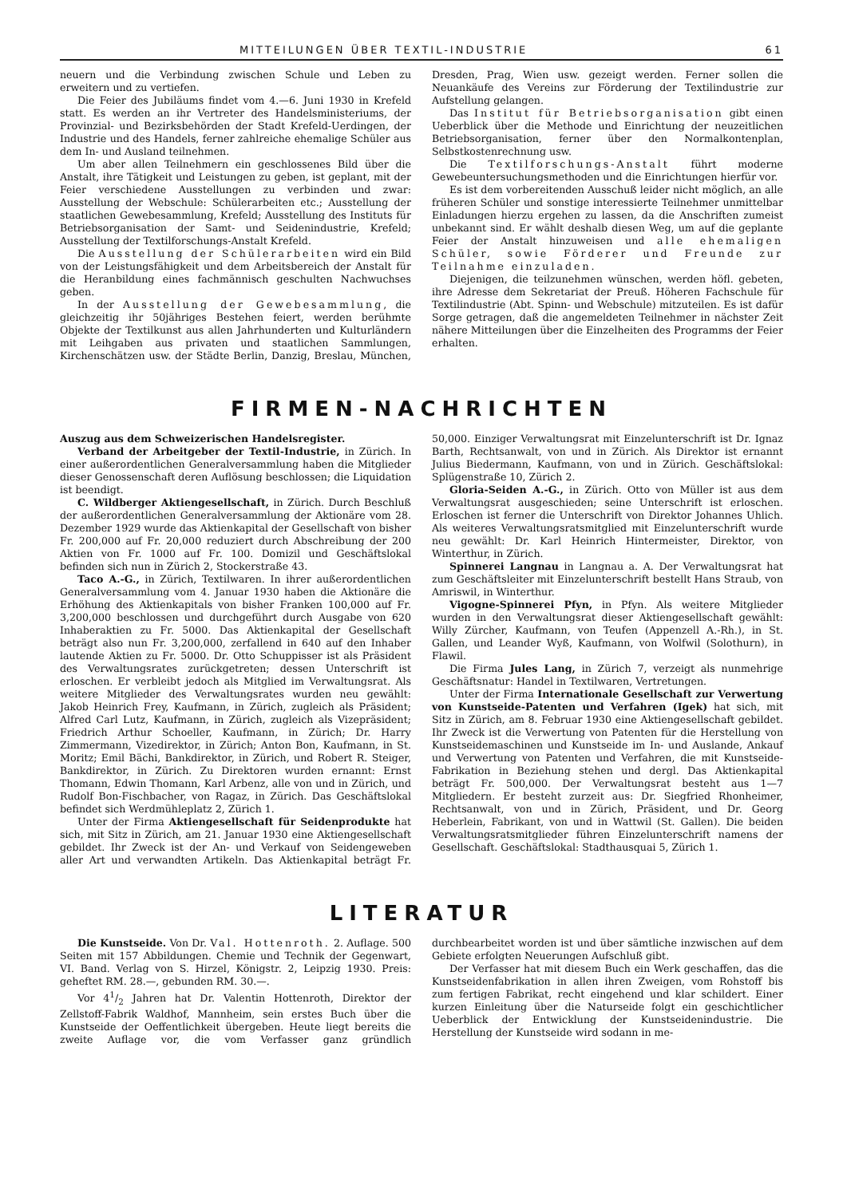MITTEILUNGEN ÜBER TEXTIL-INDUSTRIE 61
neuern und die Verbindung zwischen Schule und Leben zu erweitern und zu vertiefen.
Die Feier des Jubiläums findet vom 4.—6. Juni 1930 in Krefeld statt. Es werden an ihr Vertreter des Handelsministeriums, der Provinzial- und Bezirksbehörden der Stadt Krefeld-Uerdingen, der Industrie und des Handels, ferner zahlreiche ehemalige Schüler aus dem In- und Ausland teilnehmen.
Um aber allen Teilnehmern ein geschlossenes Bild über die Anstalt, ihre Tätigkeit und Leistungen zu geben, ist geplant, mit der Feier verschiedene Ausstellungen zu verbinden und zwar: Ausstellung der Webschule: Schülerarbeiten etc.; Ausstellung der staatlichen Gewebesammlung, Krefeld; Ausstellung des Instituts für Betriebsorganisation der Samt- und Seidenindustrie, Krefeld; Ausstellung der Textilforschungs-Anstalt Krefeld.
Die Ausstellung der Schülerarbeiten wird ein Bild von der Leistungsfähigkeit und dem Arbeitsbereich der Anstalt für die Heranbildung eines fachmännisch geschulten Nachwuchses geben.
In der Ausstellung der Gewebesammlung, die gleichzeitig ihr 50jähriges Bestehen feiert, werden berühmte Objekte der Textilkunst aus allen Jahrhunderten und Kulturländern mit Leihgaben aus privaten und staatlichen Sammlungen, Kirchenschätzen usw. der Städte Berlin, Danzig, Breslau, München, Dresden, Prag, Wien usw. gezeigt werden. Ferner sollen die Neuankäufe des Vereins zur Förderung der Textilindustrie zur Aufstellung gelangen.
Das Institut für Betriebsorganisation gibt einen Ueberblick über die Methode und Einrichtung der neuzeitlichen Betriebsorganisation, ferner über den Normalkontenplan, Selbstkostenrechnung usw.
Die Textilforschungs-Anstalt führt moderne Gewebeuntersuchungsmethoden und die Einrichtungen hierfür vor.
Es ist dem vorbereitenden Ausschuß leider nicht möglich, an alle früheren Schüler und sonstige interessierte Teilnehmer unmittelbar Einladungen hierzu ergehen zu lassen, da die Anschriften zumeist unbekannt sind. Er wählt deshalb diesen Weg, um auf die geplante Feier der Anstalt hinzuweisen und alle ehemaligen Schüler, sowie Förderer und Freunde zur Teilnahme einzuladen.
Diejenigen, die teilzunehmen wünschen, werden höfl. gebeten, ihre Adresse dem Sekretariat der Preuß. Höheren Fachschule für Textilindustrie (Abt. Spinn- und Webschule) mitzuteilen. Es ist dafür Sorge getragen, daß die angemeldeten Teilnehmer in nächster Zeit nähere Mitteilungen über die Einzelheiten des Programms der Feier erhalten.
FIRMEN-NACHRICHTEN
Auszug aus dem Schweizerischen Handelsregister.
Verband der Arbeitgeber der Textil-Industrie, in Zürich. In einer außerordentlichen Generalversammlung haben die Mitglieder dieser Genossenschaft deren Auflösung beschlossen; die Liquidation ist beendigt.
C. Wildberger Aktiengesellschaft, in Zürich. Durch Beschluß der außerordentlichen Generalversammlung der Aktionäre vom 28. Dezember 1929 wurde das Aktienkapital der Gesellschaft von bisher Fr. 200,000 auf Fr. 20,000 reduziert durch Abschreibung der 200 Aktien von Fr. 1000 auf Fr. 100. Domizil und Geschäftslokal befinden sich nun in Zürich 2, Stockerstraße 43.
Taco A.-G., in Zürich, Textilwaren. In ihrer außerordentlichen Generalversammlung vom 4. Januar 1930 haben die Aktionäre die Erhöhung des Aktienkapitals von bisher Franken 100,000 auf Fr. 3,200,000 beschlossen und durchgeführt durch Ausgabe von 620 Inhaberaktien zu Fr. 5000. Das Aktienkapital der Gesellschaft beträgt also nun Fr. 3,200,000, zerfallend in 640 auf den Inhaber lautende Aktien zu Fr. 5000. Dr. Otto Schuppisser ist als Präsident des Verwaltungsrates zurückgetreten; dessen Unterschrift ist erloschen. Er verbleibt jedoch als Mitglied im Verwaltungsrat. Als weitere Mitglieder des Verwaltungsrates wurden neu gewählt: Jakob Heinrich Frey, Kaufmann, in Zürich, zugleich als Präsident; Alfred Carl Lutz, Kaufmann, in Zürich, zugleich als Vizepräsident; Friedrich Arthur Schoeller, Kaufmann, in Zürich; Dr. Harry Zimmermann, Vizedirektor, in Zürich; Anton Bon, Kaufmann, in St. Moritz; Emil Bächi, Bankdirektor, in Zürich, und Robert R. Steiger, Bankdirektor, in Zürich. Zu Direktoren wurden ernannt: Ernst Thomann, Edwin Thomann, Karl Arbenz, alle von und in Zürich, und Rudolf Bon-Fischbacher, von Ragaz, in Zürich. Das Geschäftslokal befindet sich Werdmühleplatz 2, Zürich 1.
Unter der Firma Aktiengesellschaft für Seidenprodukte hat sich, mit Sitz in Zürich, am 21. Januar 1930 eine Aktiengesellschaft gebildet. Ihr Zweck ist der An- und Verkauf von Seidengeweben aller Art und verwandten Artikeln. Das Aktienkapital beträgt Fr. 50,000. Einziger Verwaltungsrat mit Einzelunterschrift ist Dr. Ignaz Barth, Rechtsanwalt, von und in Zürich. Als Direktor ist ernannt Julius Biedermann, Kaufmann, von und in Zürich. Geschäftslokal: Splügenstraße 10, Zürich 2.
Gloria-Seiden A.-G., in Zürich. Otto von Müller ist aus dem Verwaltungsrat ausgeschieden; seine Unterschrift ist erloschen. Erloschen ist ferner die Unterschrift von Direktor Johannes Uhlich. Als weiteres Verwaltungsratsmitglied mit Einzelunterschrift wurde neu gewählt: Dr. Karl Heinrich Hintermeister, Direktor, von Winterthur, in Zürich.
Spinnerei Langnau in Langnau a. A. Der Verwaltungsrat hat zum Geschäftsleiter mit Einzelunterschrift bestellt Hans Straub, von Amriswil, in Winterthur.
Vigogne-Spinnerei Pfyn, in Pfyn. Als weitere Mitglieder wurden in den Verwaltungsrat dieser Aktiengesellschaft gewählt: Willy Zürcher, Kaufmann, von Teufen (Appenzell A.-Rh.), in St. Gallen, und Leander Wyß, Kaufmann, von Wolfwil (Solothurn), in Flawil.
Die Firma Jules Lang, in Zürich 7, verzeigt als nunmehrige Geschäftsnatur: Handel in Textilwaren, Vertretungen.
Unter der Firma Internationale Gesellschaft zur Verwertung von Kunstseide-Patenten und Verfahren (Igek) hat sich, mit Sitz in Zürich, am 8. Februar 1930 eine Aktiengesellschaft gebildet. Ihr Zweck ist die Verwertung von Patenten für die Herstellung von Kunstseidemaschinen und Kunstseide im In- und Auslande, Ankauf und Verwertung von Patenten und Verfahren, die mit Kunstseide-Fabrikation in Beziehung stehen und dergl. Das Aktienkapital beträgt Fr. 500,000. Der Verwaltungsrat besteht aus 1—7 Mitgliedern. Er besteht zurzeit aus: Dr. Siegfried Rhonheimer, Rechtsanwalt, von und in Zürich, Präsident, und Dr. Georg Heberlein, Fabrikant, von und in Wattwil (St. Gallen). Die beiden Verwaltungsratsmitglieder führen Einzelunterschrift namens der Gesellschaft. Geschäftslokal: Stadthausquai 5, Zürich 1.
LITERATUR
Die Kunstseide. Von Dr. Val. Hottenroth. 2. Auflage. 500 Seiten mit 157 Abbildungen. Chemie und Technik der Gegenwart, VI. Band. Verlag von S. Hirzel, Königstr. 2, Leipzig 1930. Preis: geheftet RM. 28.—, gebunden RM. 30.—.
Vor 41/2 Jahren hat Dr. Valentin Hottenroth, Direktor der Zellstoff-Fabrik Waldhof, Mannheim, sein erstes Buch über die Kunstseide der Oeffentlichkeit übergeben. Heute liegt bereits die zweite Auflage vor, die vom Verfasser ganz gründlich durchbearbeitet worden ist und über sämtliche inzwischen auf dem Gebiete erfolgten Neuerungen Aufschluß gibt.
Der Verfasser hat mit diesem Buch ein Werk geschaffen, das die Kunstseidenfabrikation in allen ihren Zweigen, vom Rohstoff bis zum fertigen Fabrikat, recht eingehend und klar schildert. Einer kurzen Einleitung über die Naturseide folgt ein geschichtlicher Ueberblick der Entwicklung der Kunstseidenindustrie. Die Herstellung der Kunstseide wird sodann in me-